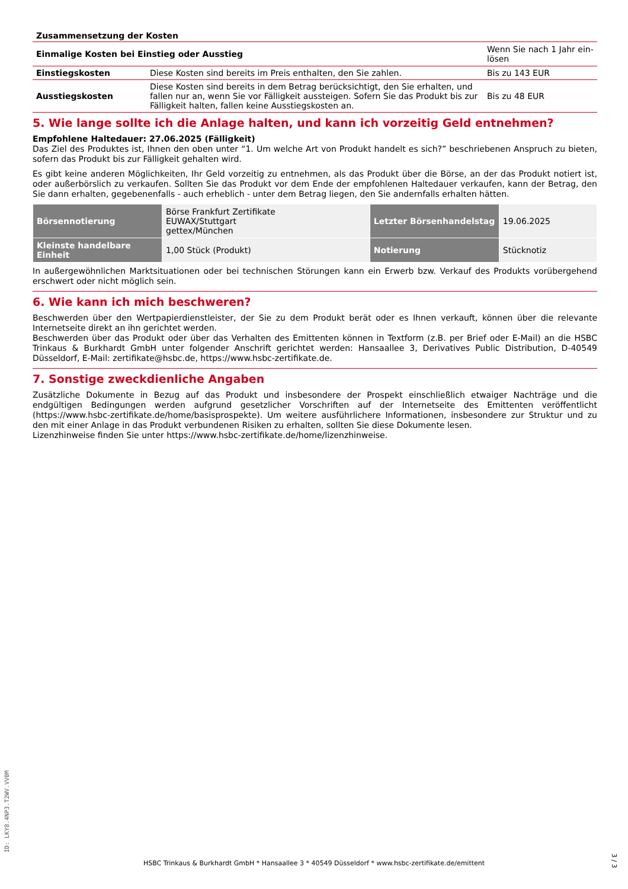Zusammensetzung der Kosten
| Einmalige Kosten bei Einstieg oder Ausstieg | | Wenn Sie nach 1 Jahr ein-lösen |
| Einstiegskosten | Diese Kosten sind bereits im Preis enthalten, den Sie zahlen. | Bis zu 143 EUR |
| Ausstiegskosten | Diese Kosten sind bereits in dem Betrag berücksichtigt, den Sie erhalten, und fallen nur an, wenn Sie vor Fälligkeit aussteigen. Sofern Sie das Produkt bis zur Fälligkeit halten, fallen keine Ausstiegskosten an. | Bis zu 48 EUR |
5. Wie lange sollte ich die Anlage halten, und kann ich vorzeitig Geld entnehmen?
Empfohlene Haltedauer: 27.06.2025 (Fälligkeit)
Das Ziel des Produktes ist, Ihnen den oben unter “1. Um welche Art von Produkt handelt es sich?” beschriebenen Anspruch zu bieten, sofern das Produkt bis zur Fälligkeit gehalten wird.
Es gibt keine anderen Möglichkeiten, Ihr Geld vorzeitig zu entnehmen, als das Produkt über die Börse, an der das Produkt notiert ist, oder außerbörslich zu verkaufen. Sollten Sie das Produkt vor dem Ende der empfohlenen Haltedauer verkaufen, kann der Betrag, den Sie dann erhalten, gegebenenfalls - auch erheblich - unter dem Betrag liegen, den Sie andernfalls erhalten hätten.
| Börsennotierung | Börse Frankfurt Zertifikate EUWAX/Stuttgart gettex/München | Letzter Börsenhandelstag | 19.06.2025 |
| Kleinste handelbare Einheit | 1,00 Stück (Produkt) | Notierung | Stücknotiz |
In außergewöhnlichen Marktsituationen oder bei technischen Störungen kann ein Erwerb bzw. Verkauf des Produkts vorübergehend erschwert oder nicht möglich sein.
6. Wie kann ich mich beschweren?
Beschwerden über den Wertpapierdienstleister, der Sie zu dem Produkt berät oder es Ihnen verkauft, können über die relevante Internetseite direkt an ihn gerichtet werden.
Beschwerden über das Produkt oder über das Verhalten des Emittenten können in Textform (z.B. per Brief oder E-Mail) an die HSBC Trinkaus & Burkhardt GmbH unter folgender Anschrift gerichtet werden: Hansaallee 3, Derivatives Public Distribution, D-40549 Düsseldorf, E-Mail: zertifikate@hsbc.de, https://www.hsbc-zertifikate.de.
7. Sonstige zweckdienliche Angaben
Zusätzliche Dokumente in Bezug auf das Produkt und insbesondere der Prospekt einschließlich etwaiger Nachträge und die endgültigen Bedingungen werden aufgrund gesetzlicher Vorschriften auf der Internetseite des Emittenten veröffentlicht (https://www.hsbc-zertifikate.de/home/basisprospekte). Um weitere ausführlichere Informationen, insbesondere zur Struktur und zu den mit einer Anlage in das Produkt verbundenen Risiken zu erhalten, sollten Sie diese Dokumente lesen.
Lizenzhinweise finden Sie unter https://www.hsbc-zertifikate.de/home/lizenzhinweise.
ID: LKY8.4NP3.T2WV.VV0M
HSBC Trinkaus & Burkhardt GmbH * Hansaallee 3 * 40549 Düsseldorf * www.hsbc-zertifikate.de/emittent
3 / 3